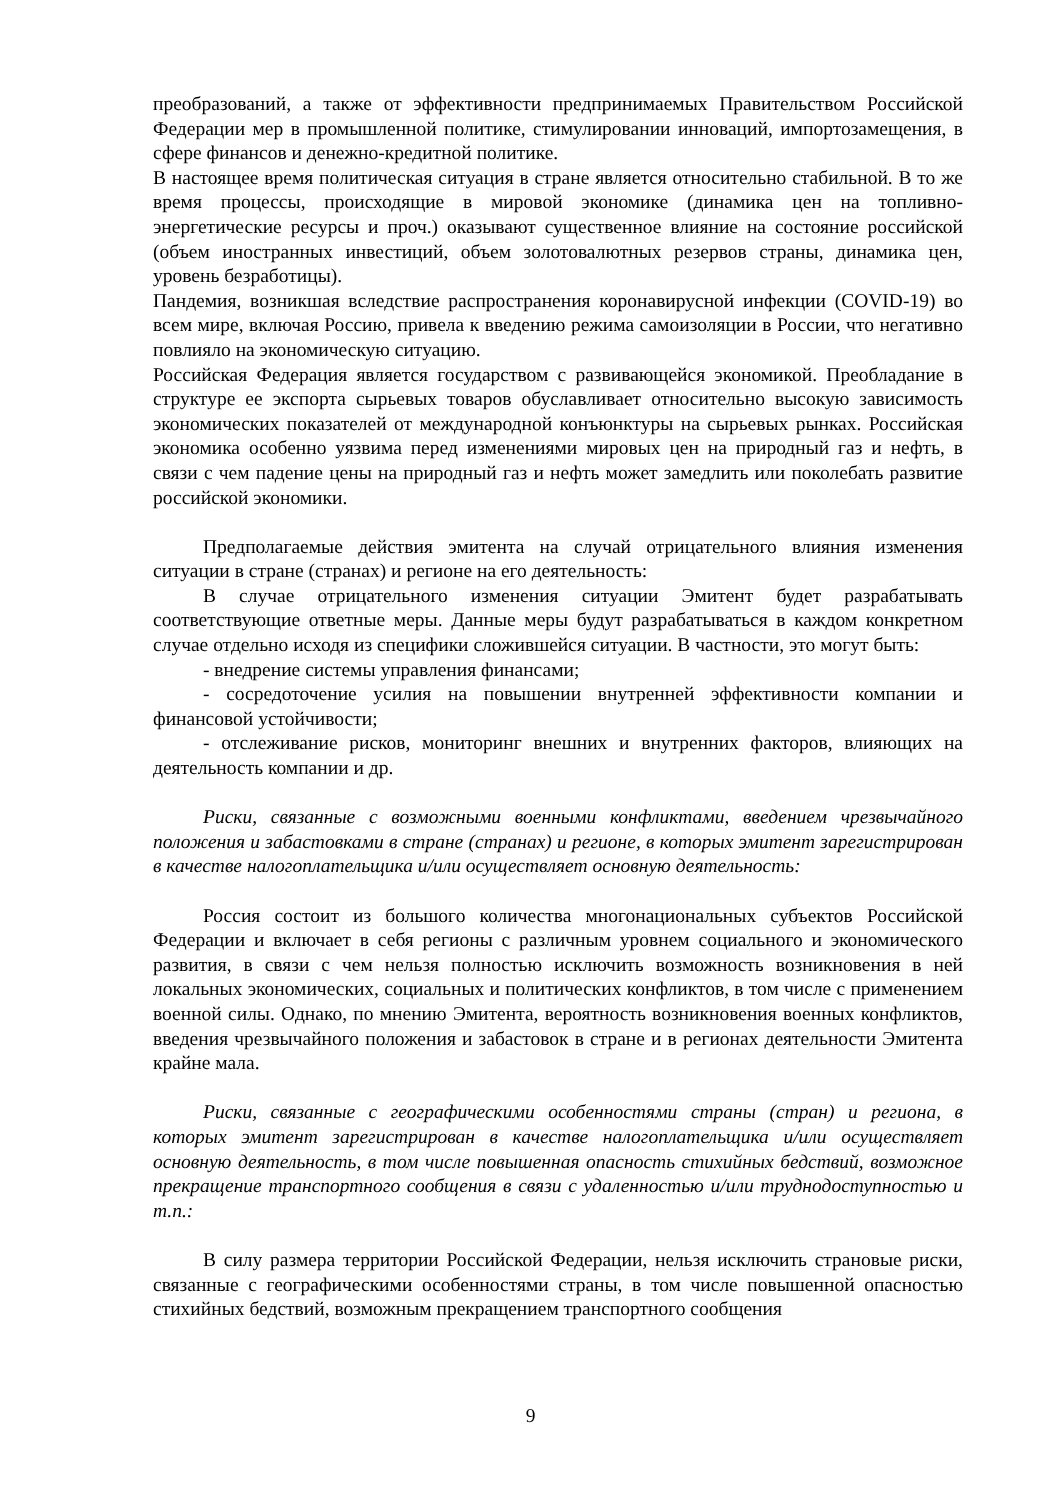преобразований, а также от эффективности предпринимаемых Правительством Российской Федерации мер в промышленной политике, стимулировании инноваций, импортозамещения, в сфере финансов и денежно-кредитной политике.
В настоящее время политическая ситуация в стране является относительно стабильной. В то же время процессы, происходящие в мировой экономике (динамика цен на топливно-энергетические ресурсы и проч.) оказывают существенное влияние на состояние российской (объем иностранных инвестиций, объем золотовалютных резервов страны, динамика цен, уровень безработицы).
Пандемия, возникшая вследствие распространения коронавирусной инфекции (COVID-19) во всем мире, включая Россию, привела к введению режима самоизоляции в России, что негативно повлияло на экономическую ситуацию.
Российская Федерация является государством с развивающейся экономикой. Преобладание в структуре ее экспорта сырьевых товаров обуславливает относительно высокую зависимость экономических показателей от международной конъюнктуры на сырьевых рынках. Российская экономика особенно уязвима перед изменениями мировых цен на природный газ и нефть, в связи с чем падение цены на природный газ и нефть может замедлить или поколебать развитие российской экономики.
Предполагаемые действия эмитента на случай отрицательного влияния изменения ситуации в стране (странах) и регионе на его деятельность:
В случае отрицательного изменения ситуации Эмитент будет разрабатывать соответствующие ответные меры. Данные меры будут разрабатываться в каждом конкретном случае отдельно исходя из специфики сложившейся ситуации. В частности, это могут быть:
- внедрение системы управления финансами;
- сосредоточение усилия на повышении внутренней эффективности компании и финансовой устойчивости;
- отслеживание рисков, мониторинг внешних и внутренних факторов, влияющих на деятельность компании и др.
Риски, связанные с возможными военными конфликтами, введением чрезвычайного положения и забастовками в стране (странах) и регионе, в которых эмитент зарегистрирован в качестве налогоплательщика и/или осуществляет основную деятельность:
Россия состоит из большого количества многонациональных субъектов Российской Федерации и включает в себя регионы с различным уровнем социального и экономического развития, в связи с чем нельзя полностью исключить возможность возникновения в ней локальных экономических, социальных и политических конфликтов, в том числе с применением военной силы. Однако, по мнению Эмитента, вероятность возникновения военных конфликтов, введения чрезвычайного положения и забастовок в стране и в регионах деятельности Эмитента крайне мала.
Риски, связанные с географическими особенностями страны (стран) и региона, в которых эмитент зарегистрирован в качестве налогоплательщика и/или осуществляет основную деятельность, в том числе повышенная опасность стихийных бедствий, возможное прекращение транспортного сообщения в связи с удаленностью и/или труднодоступностью и т.п.:
В силу размера территории Российской Федерации, нельзя исключить страновые риски, связанные с географическими особенностями страны, в том числе повышенной опасностью стихийных бедствий, возможным прекращением транспортного сообщения
9